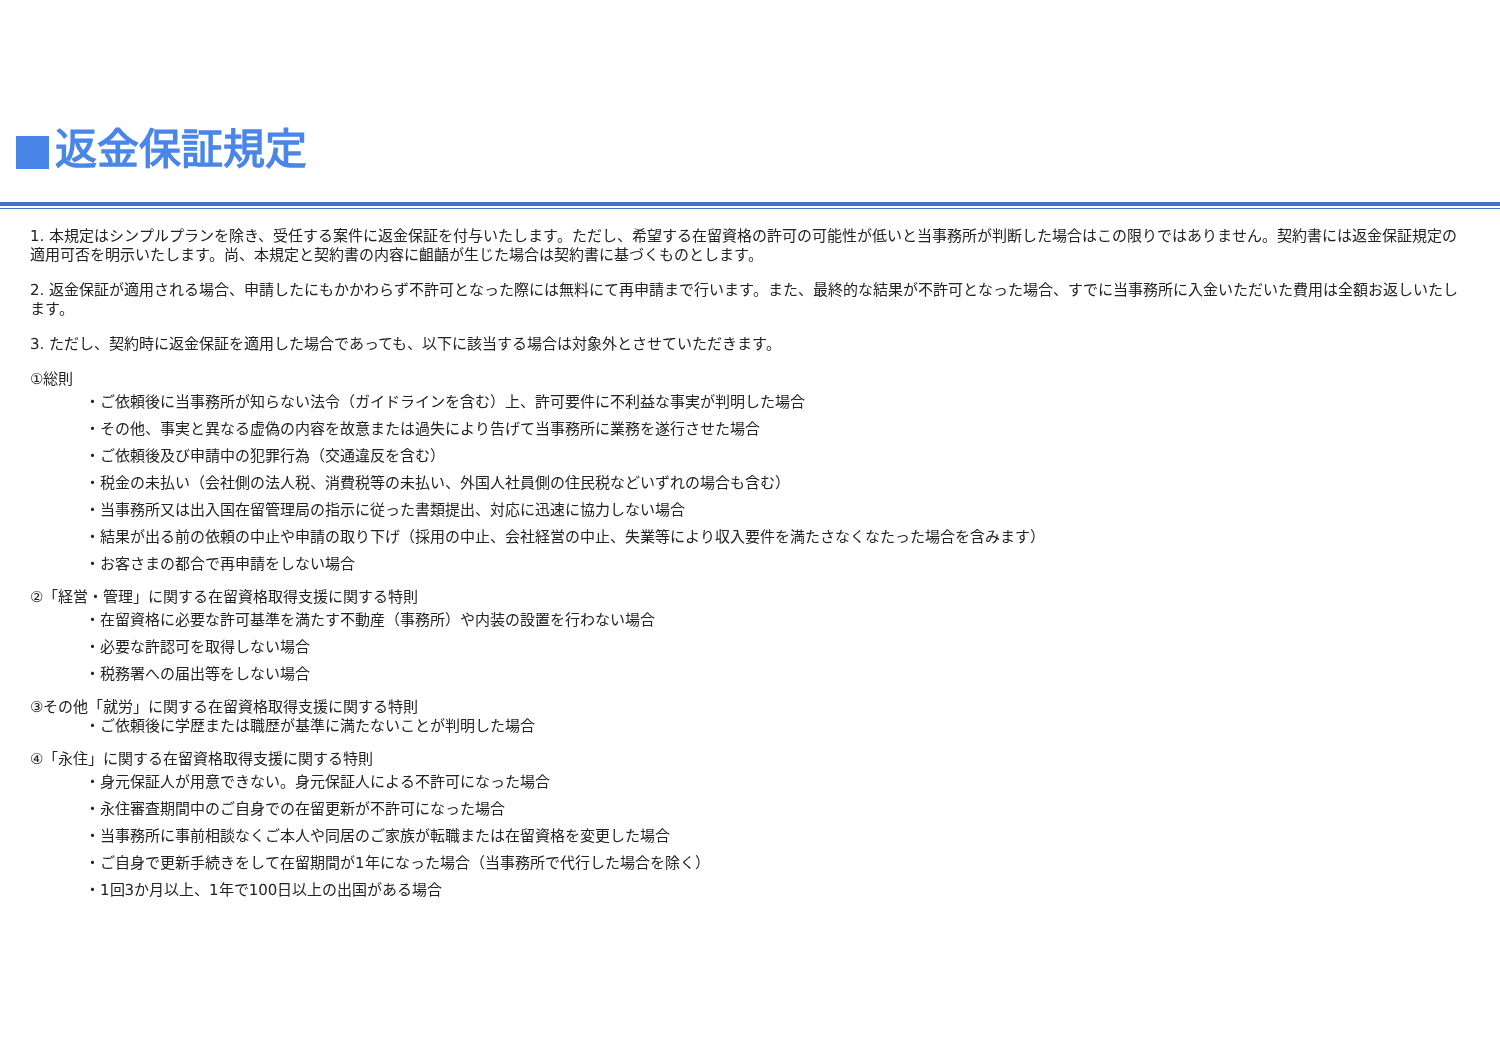返金保証規定
1. 本規定はシンプルプランを除き、受任する案件に返金保証を付与いたします。ただし、希望する在留資格の許可の可能性が低いと当事務所が判断した場合はこの限りではありません。契約書には返金保証規定の適用可否を明示いたします。尚、本規定と契約書の内容に齟齬が生じた場合は契約書に基づくものとします。
2. 返金保証が適用される場合、申請したにもかかわらず不許可となった際には無料にて再申請まで行います。また、最終的な結果が不許可となった場合、すでに当事務所に入金いただいた費用は全額お返しいたします。
3. ただし、契約時に返金保証を適用した場合であっても、以下に該当する場合は対象外とさせていただきます。
①総則
・ご依頼後に当事務所が知らない法令（ガイドラインを含む）上、許可要件に不利益な事実が判明した場合
・その他、事実と異なる虚偽の内容を故意または過失により告げて当事務所に業務を遂行させた場合
・ご依頼後及び申請中の犯罪行為（交通違反を含む）
・税金の未払い（会社側の法人税、消費税等の未払い、外国人社員側の住民税などいずれの場合も含む）
・当事務所又は出入国在留管理局の指示に従った書類提出、対応に迅速に協力しない場合
・結果が出る前の依頼の中止や申請の取り下げ（採用の中止、会社経営の中止、失業等により収入要件を満たさなくなたった場合を含みます）
・お客さまの都合で再申請をしない場合
②「経営・管理」に関する在留資格取得支援に関する特則
・在留資格に必要な許可基準を満たす不動産（事務所）や内装の設置を行わない場合
・必要な許認可を取得しない場合
・税務署への届出等をしない場合
③その他「就労」に関する在留資格取得支援に関する特則
・ご依頼後に学歴または職歴が基準に満たないことが判明した場合
④「永住」に関する在留資格取得支援に関する特則
・身元保証人が用意できない。身元保証人による不許可になった場合
・永住審査期間中のご自身での在留更新が不許可になった場合
・当事務所に事前相談なくご本人や同居のご家族が転職または在留資格を変更した場合
・ご自身で更新手続きをして在留期間が1年になった場合（当事務所で代行した場合を除く）
・1回3か月以上、1年で100日以上の出国がある場合